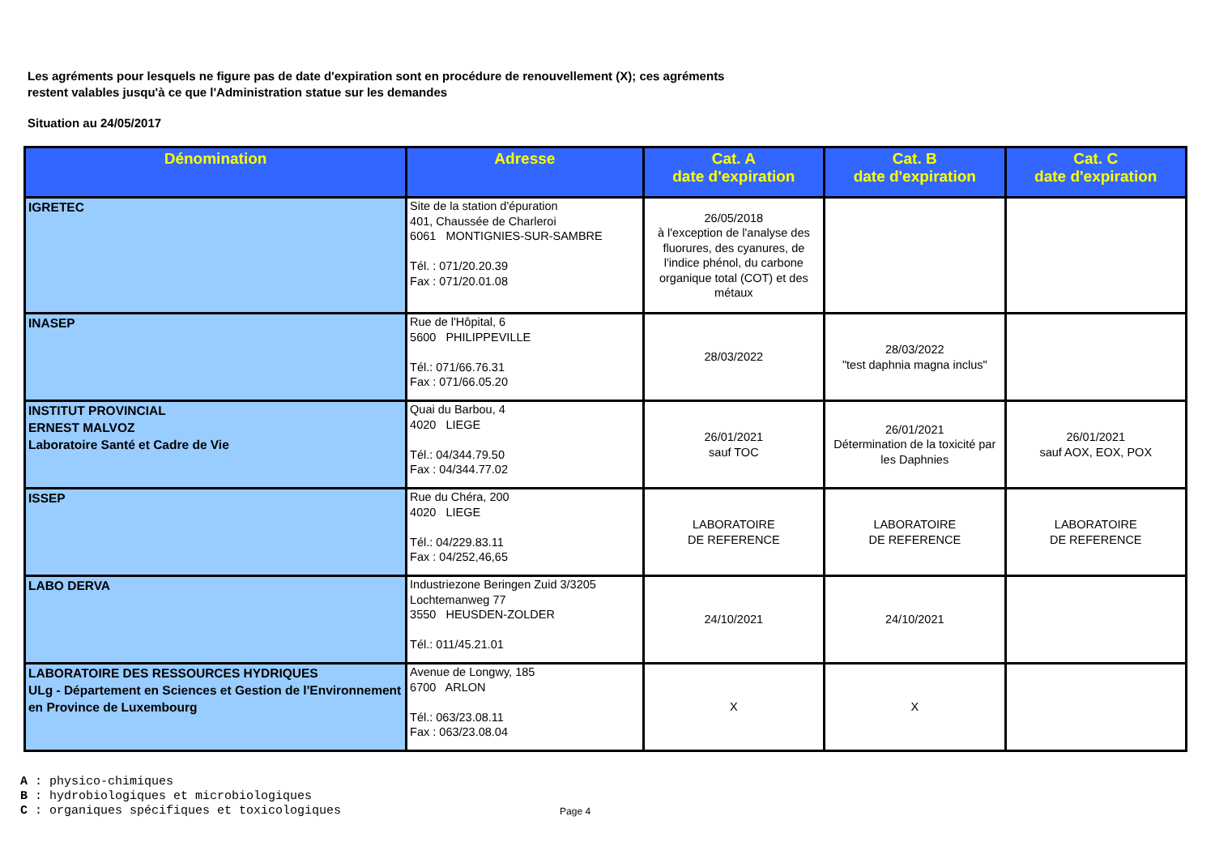Les agréments pour lesquels ne figure pas de date d'expiration sont en procédure de renouvellement (X); ces agréments
restent valables jusqu'à ce que l'Administration statue sur les demandes
Situation au 24/05/2017
| Dénomination | Adresse | Cat. A date d'expiration | Cat. B date d'expiration | Cat. C date d'expiration |
| --- | --- | --- | --- | --- |
| IGRETEC | Site de la station d'épuration 401, Chaussée de Charleroi 6061 MONTIGNIES-SUR-SAMBRE Tél. : 071/20.20.39 Fax : 071/20.01.08 | 26/05/2018 à l'exception de l'analyse des fluorures, des cyanures, de l'indice phénol, du carbone organique total (COT) et des métaux | | |
| INASEP | Rue de l'Hôpital, 6 5600 PHILIPPEVILLE Tél.: 071/66.76.31 Fax : 071/66.05.20 | 28/03/2022 | 28/03/2022 "test daphnia magna inclus" | |
| INSTITUT PROVINCIAL ERNEST MALVOZ Laboratoire Santé et Cadre de Vie | Quai du Barbou, 4 4020 LIEGE Tél.: 04/344.79.50 Fax : 04/344.77.02 | 26/01/2021 sauf TOC | 26/01/2021 Détermination de la toxicité par les Daphnies | 26/01/2021 sauf AOX, EOX, POX |
| ISSEP | Rue du Chéra, 200 4020 LIEGE Tél.: 04/229.83.11 Fax : 04/252,46,65 | LABORATOIRE DE REFERENCE | LABORATOIRE DE REFERENCE | LABORATOIRE DE REFERENCE |
| LABO DERVA | Industriezone Beringen Zuid 3/3205 Lochtemanweg 77 3550 HEUSDEN-ZOLDER Tél.: 011/45.21.01 | 24/10/2021 | 24/10/2021 | |
| LABORATOIRE DES RESSOURCES HYDRIQUES ULg - Département en Sciences et Gestion de l'Environnement en Province de Luxembourg | Avenue de Longwy, 185 6700 ARLON Tél.: 063/23.08.11 Fax : 063/23.08.04 | X | X | |
A : physico-chimiques
B : hydrobiologiques et microbiologiques
C : organiques spécifiques et toxicologiques
Page 4